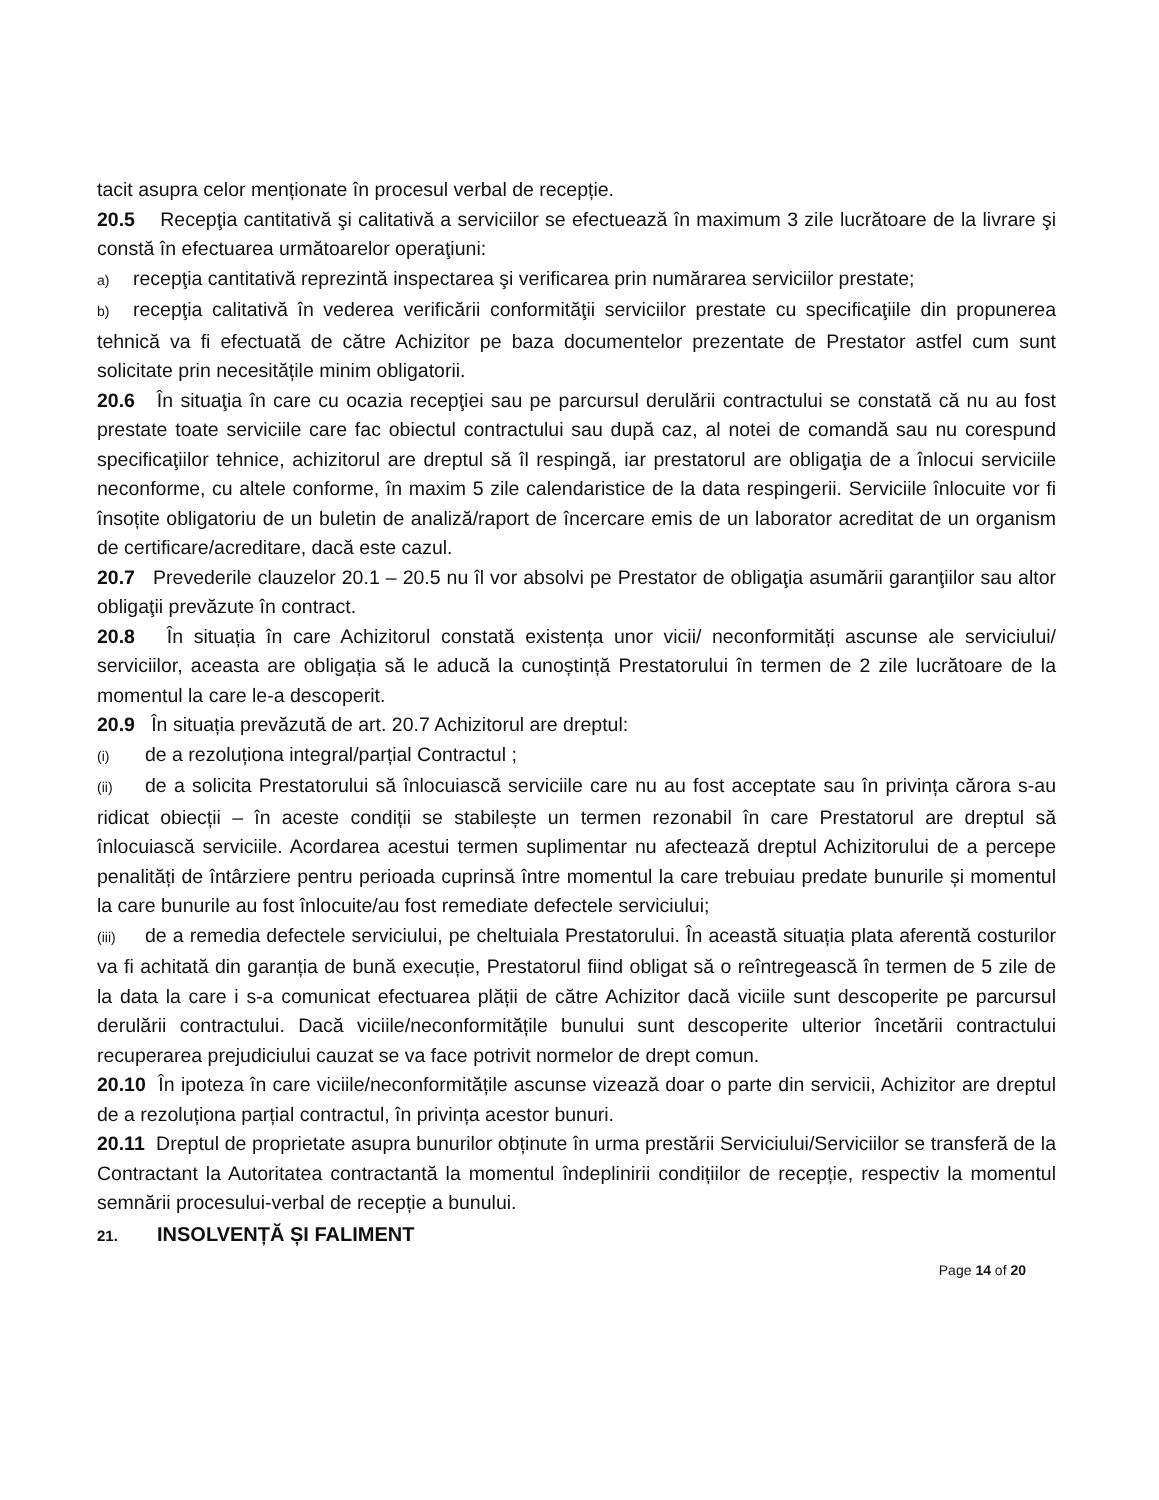tacit asupra celor menționate în procesul verbal de recepție.
20.5 Recepţia cantitativă şi calitativă a serviciilor se efectuează în maximum 3 zile lucrătoare de la livrare şi constă în efectuarea următoarelor operaţiuni:
a) recepţia cantitativă reprezintă inspectarea şi verificarea prin numărarea serviciilor prestate;
b) recepţia calitativă în vederea verificării conformităţii serviciilor prestate cu specificaţiile din propunerea tehnică va fi efectuată de către Achizitor pe baza documentelor prezentate de Prestator astfel cum sunt solicitate prin necesitățile minim obligatorii.
20.6 În situaţia în care cu ocazia recepţiei sau pe parcursul derulării contractului se constată că nu au fost prestate toate serviciile care fac obiectul contractului sau după caz, al notei de comandă sau nu corespund specificaţiilor tehnice, achizitorul are dreptul să îl respingă, iar prestatorul are obligaţia de a înlocui serviciile neconforme, cu altele conforme, în maxim 5 zile calendaristice de la data respingerii. Serviciile înlocuite vor fi însoțite obligatoriu de un buletin de analiză/raport de încercare emis de un laborator acreditat de un organism de certificare/acreditare, dacă este cazul.
20.7 Prevederile clauzelor 20.1 – 20.5 nu îl vor absolvi pe Prestator de obligaţia asumării garanţiilor sau altor obligaţii prevăzute în contract.
20.8 În situația în care Achizitorul constată existența unor vicii/ neconformități ascunse ale serviciului/ serviciilor, aceasta are obligația să le aducă la cunoștință Prestatorului în termen de 2 zile lucrătoare de la momentul la care le-a descoperit.
20.9 În situația prevăzută de art. 20.7 Achizitorul are dreptul:
(i) de a rezoluționa integral/parțial Contractul ;
(ii) de a solicita Prestatorului să înlocuiască serviciile care nu au fost acceptate sau în privința cărora s-au ridicat obiecții – în aceste condiții se stabilește un termen rezonabil în care Prestatorul are dreptul să înlocuiască serviciile. Acordarea acestui termen suplimentar nu afectează dreptul Achizitorului de a percepe penalități de întârziere pentru perioada cuprinsă între momentul la care trebuiau predate bunurile și momentul la care bunurile au fost înlocuite/au fost remediate defectele serviciului;
(iii) de a remedia defectele serviciului, pe cheltuiala Prestatorului. În această situația plata aferentă costurilor va fi achitată din garanția de bună execuție, Prestatorul fiind obligat să o reîntregească în termen de 5 zile de la data la care i s-a comunicat efectuarea plății de către Achizitor dacă viciile sunt descoperite pe parcursul derulării contractului. Dacă viciile/neconformitățile bunului sunt descoperite ulterior încetării contractului recuperarea prejudiciului cauzat se va face potrivit normelor de drept comun.
20.10 În ipoteza în care viciile/neconformitățile ascunse vizează doar o parte din servicii, Achizitor are dreptul de a rezoluționa parțial contractul, în privința acestor bunuri.
20.11 Dreptul de proprietate asupra bunurilor obținute în urma prestării Serviciului/Serviciilor se transferă de la Contractant la Autoritatea contractantă la momentul îndeplinirii condițiilor de recepție, respectiv la momentul semnării procesului-verbal de recepție a bunului.
21. INSOLVENȚĂ ȘI FALIMENT
Page 14 of 20